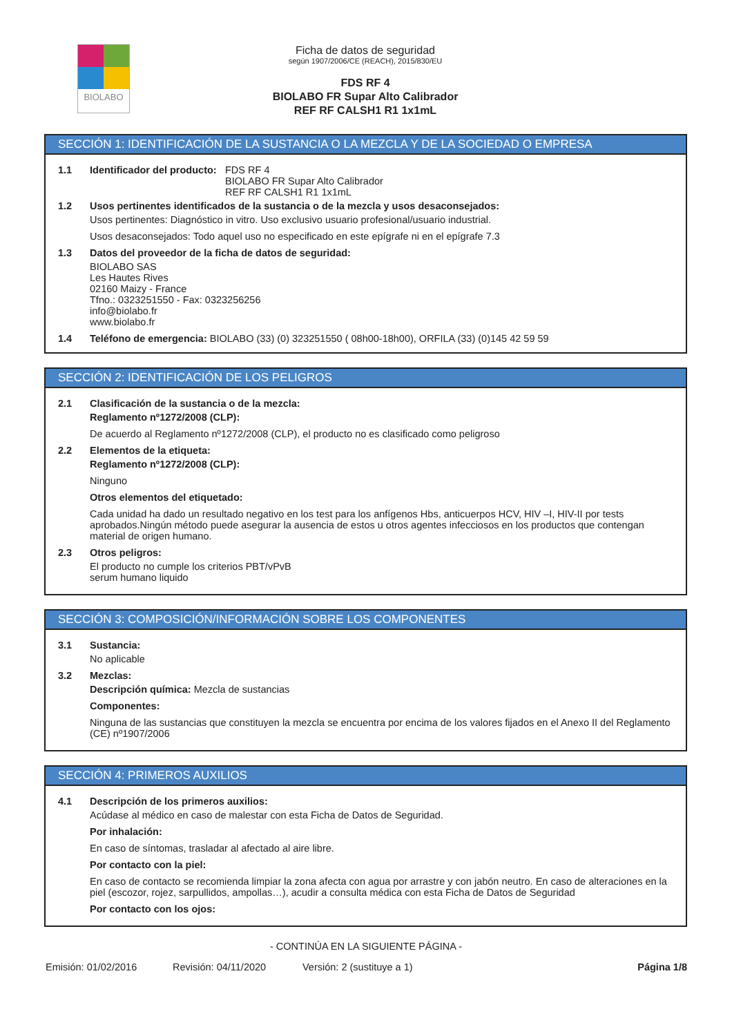BIOLABO
Ficha de datos de seguridad
según 1907/2006/CE (REACH), 2015/830/EU
FDS RF 4
BIOLABO FR Supar Alto Calibrador
REF RF CALSH1 R1 1x1mL
SECCIÓN 1: IDENTIFICACIÓN DE LA SUSTANCIA O LA MEZCLA Y DE LA SOCIEDAD O EMPRESA
1.1 Identificador del producto:
FDS RF 4
BIOLABO FR Supar Alto Calibrador
REF RF CALSH1 R1 1x1mL
1.2 Usos pertinentes identificados de la sustancia o de la mezcla y usos desaconsejados:
Usos pertinentes: Diagnóstico in vitro. Uso exclusivo usuario profesional/usuario industrial.
Usos desaconsejados: Todo aquel uso no especificado en este epígrafe ni en el epígrafe 7.3
1.3 Datos del proveedor de la ficha de datos de seguridad:
BIOLABO SAS
Les Hautes Rives
02160 Maizy - France
Tfno.: 0323251550 - Fax: 0323256256
info@biolabo.fr
www.biolabo.fr
1.4 Teléfono de emergencia: BIOLABO (33) (0) 323251550 ( 08h00-18h00), ORFILA (33) (0)145 42 59 59
SECCIÓN 2: IDENTIFICACIÓN DE LOS PELIGROS
2.1 Clasificación de la sustancia o de la mezcla:
Reglamento nº1272/2008 (CLP):
De acuerdo al Reglamento nº1272/2008 (CLP), el producto no es clasificado como peligroso
2.2 Elementos de la etiqueta:
Reglamento nº1272/2008 (CLP):
Ninguno
Otros elementos del etiquetado:
Cada unidad ha dado un resultado negativo en los test para los anfígenos Hbs, anticuerpos HCV, HIV –I, HIV-II por tests aprobados.Ningún método puede asegurar la ausencia de estos u otros agentes infecciosos en los productos que contengan material de origen humano.
2.3 Otros peligros:
El producto no cumple los criterios PBT/vPvB
serum humano liquido
SECCIÓN 3: COMPOSICIÓN/INFORMACIÓN SOBRE LOS COMPONENTES
3.1 Sustancia:
No aplicable
3.2 Mezclas:
Descripción química: Mezcla de sustancias
Componentes:
Ninguna de las sustancias que constituyen la mezcla se encuentra por encima de los valores fijados en el Anexo II del Reglamento (CE) nº1907/2006
SECCIÓN 4: PRIMEROS AUXILIOS
4.1 Descripción de los primeros auxilios:
Acúdase al médico en caso de malestar con esta Ficha de Datos de Seguridad.
Por inhalación:
En caso de síntomas, trasladar al afectado al aire libre.
Por contacto con la piel:
En caso de contacto se recomienda limpiar la zona afecta con agua por arrastre y con jabón neutro. En caso de alteraciones en la piel (escozor, rojez, sarpullidos, ampollas…), acudir a consulta médica con esta Ficha de Datos de Seguridad
Por contacto con los ojos:
- CONTINÚA EN LA SIGUIENTE PÁGINA -
Emisión: 01/02/2016 Revisión: 04/11/2020 Versión: 2 (sustituye a 1) Página 1/8